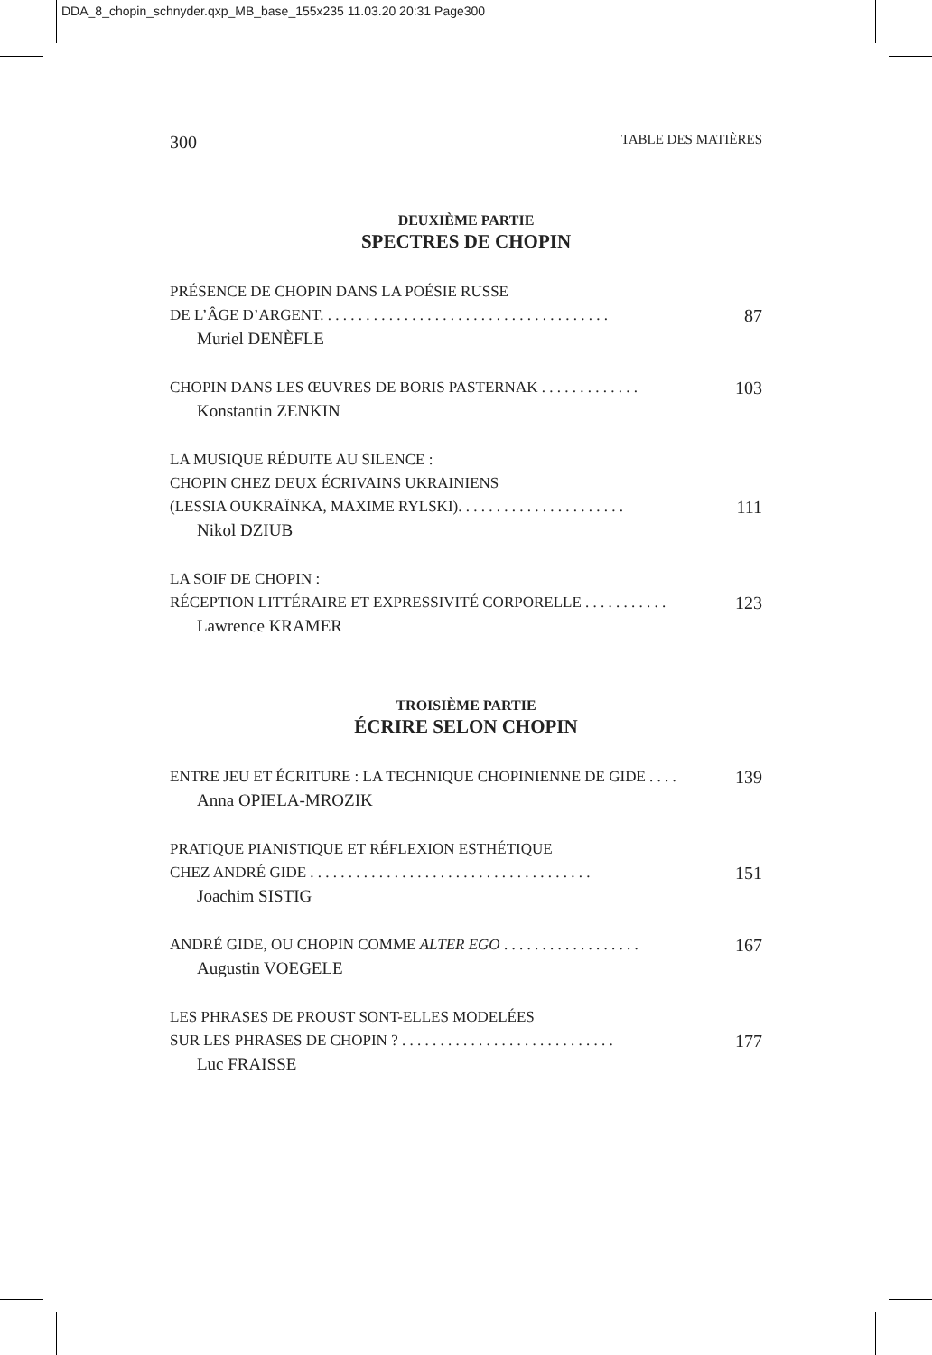DDA_8_chopin_schnyder.qxp_MB_base_155x235 11.03.20 20:31 Page300
300 TABLE DES MATIÈRES
DEUXIÈME PARTIE
SPECTRES DE CHOPIN
PRÉSENCE DE CHOPIN DANS LA POÉSIE RUSSE
DE L’ÂGE D’ARGENT. . . . . . . . . . . . . . . . . . . . . . . . . . . . . . . . . . . . . . 87
Muriel DENÈFLE
CHOPIN DANS LES ŒUVRES DE BORIS PASTERNAK . . . . . . . . . . . . . 103
Konstantin ZENKIN
LA MUSIQUE RÉDUITE AU SILENCE :
CHOPIN CHEZ DEUX ÉCRIVAINS UKRAINIENS
(LESSIA OUKRAÏNKA, MAXIME RYLSKI). . . . . . . . . . . . . . . . . . . . . . 111
Nikol DZIUB
LA SOIF DE CHOPIN :
RÉCEPTION LITTÉRAIRE ET EXPRESSIVITÉ CORPORELLE . . . . . . . . . . . 123
Lawrence KRAMER
TROISIÈME PARTIE
ÉCRIRE SELON CHOPIN
ENTRE JEU ET ÉCRITURE : LA TECHNIQUE CHOPINIENNE DE GIDE . . . . 139
Anna OPIELA-MROZIK
PRATIQUE PIANISTIQUE ET RÉFLEXION ESTHÉTIQUE
CHEZ ANDRÉ GIDE . . . . . . . . . . . . . . . . . . . . . . . . . . . . . . . . . . . . . 151
Joachim SISTIG
ANDRÉ GIDE, OU CHOPIN COMME ALTER EGO . . . . . . . . . . . . . . . . . . 167
Augustin VOEGELE
LES PHRASES DE PROUST SONT-ELLES MODELÉES
SUR LES PHRASES DE CHOPIN ? . . . . . . . . . . . . . . . . . . . . . . . . . . . . 177
Luc FRAISSE